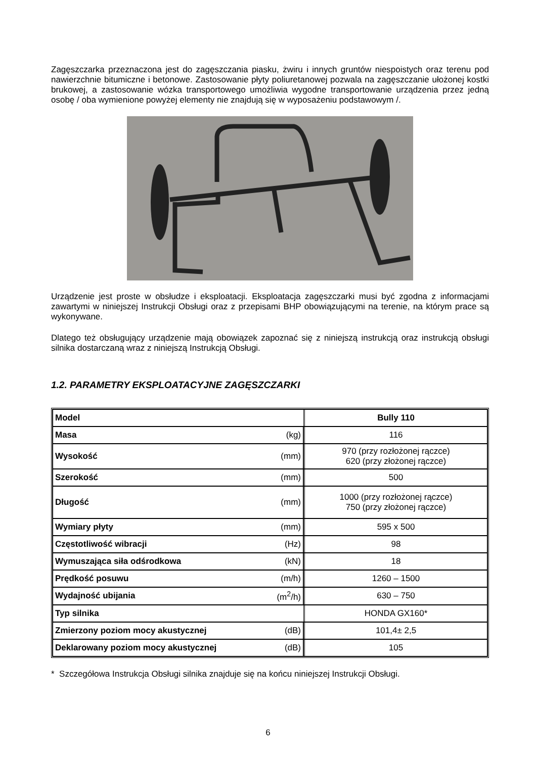Zagęszczarka przeznaczona jest do zagęszczania piasku, żwiru i innych gruntów niespoistych oraz terenu pod nawierzchnie bitumiczne i betonowe. Zastosowanie płyty poliuretanowej pozwala na zagęszczanie ułożonej kostki brukowej, a zastosowanie wózka transportowego umożliwia wygodne transportowanie urządzenia przez jedną osobę / oba wymienione powyżej elementy nie znajdują się w wyposażeniu podstawowym /.
Urządzenie jest proste w obsłudze i eksploatacji. Eksploatacja zagęszczarki musi być zgodna z informacjami zawartymi w niniejszej Instrukcji Obsługi oraz z przepisami BHP obowiązującymi na terenie, na którym prace są wykonywane.
Dlatego też obsługujący urządzenie mają obowiązek zapoznać się z niniejszą instrukcją oraz instrukcją obsługi silnika dostarczaną wraz z niniejszą Instrukcją Obsługi.
1.2. PARAMETRY EKSPLOATACYJNE ZAGĘSZCZARKI
| Model | | Bully 110 |
| Masa | (kg) | 116 |
| Wysokość | (mm) | 970 (przy rozłożonej rączce) 620 (przy złożonej rączce) |
| Szerokość | (mm) | 500 |
| Długość | (mm) | 1000 (przy rozłożonej rączce) 750 (przy złożonej rączce) |
| Wymiary płyty | (mm) | 595 x 500 |
| Częstotliwość wibracji | (Hz) | 98 |
| Wymuszająca siła odśrodkowa | (kN) | 18 |
| Prędkość posuwu | (m/h) | 1260 – 1500 |
| Wydajność ubijania | (m<sup>2</sup>/h) | 630 – 750 |
| Typ silnika | | HONDA GX160* |
| Zmierzony poziom mocy akustycznej | (dB) | 101,4± 2,5 |
| Deklarowany poziom mocy akustycznej | (dB) | 105 |
* Szczegółowa Instrukcja Obsługi silnika znajduje się na końcu niniejszej Instrukcji Obsługi.
6